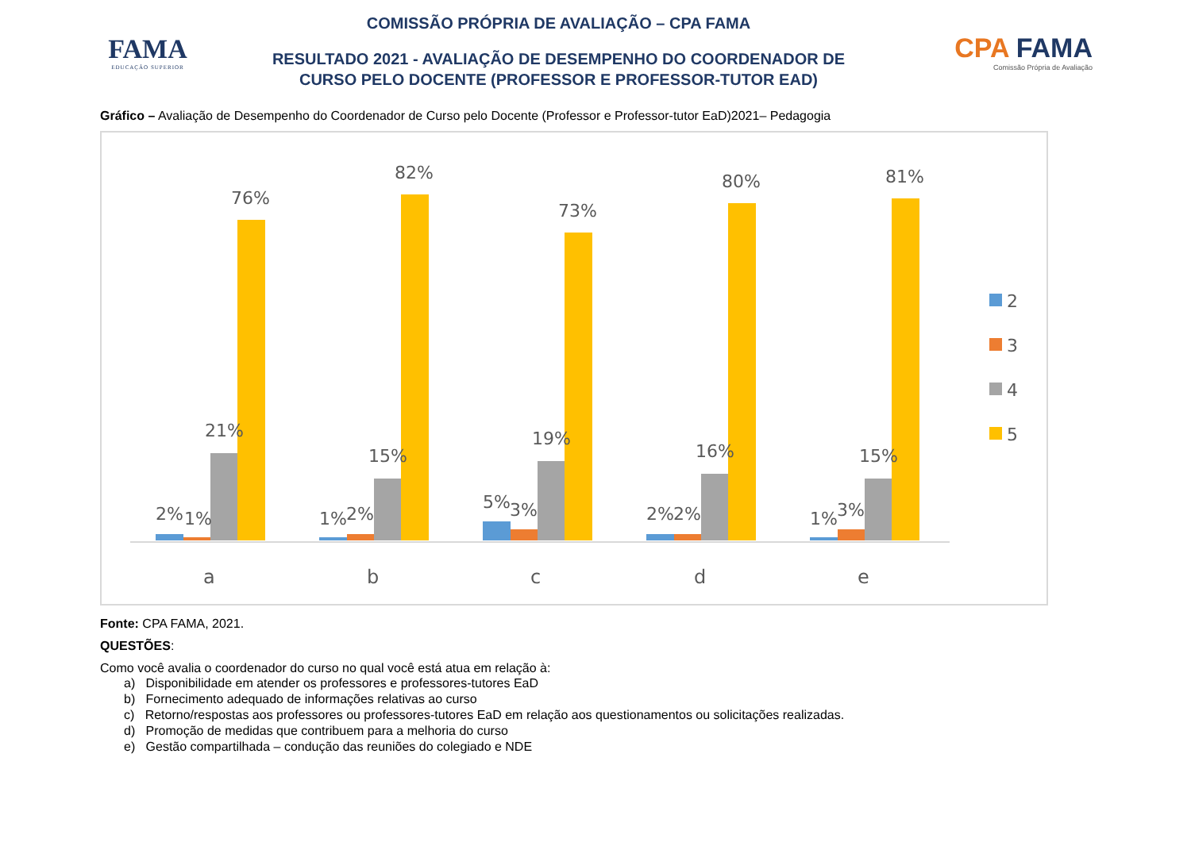FAMA
EDUCAÇÃO SUPERIOR
COMISSÃO PRÓPRIA DE AVALIAÇÃO – CPA FAMA
RESULTADO 2021 - AVALIAÇÃO DE DESEMPENHO DO COORDENADOR DE
CURSO PELO DOCENTE (PROFESSOR E PROFESSOR-TUTOR EAD)
CPA FAMA
Comissão Própria de Avaliação
Gráfico – Avaliação de Desempenho do Coordenador de Curso pelo Docente (Professor e Professor-tutor EaD)2021– Pedagogia
2%
1%
21%
76%
a
1%
2%
15%
82%
b
5%
3%
19%
73%
c
2%
2%
16%
80%
d
1%
3%
15%
81%
e
2
3
4
5
Fonte: CPA FAMA, 2021.
QUESTÕES:
Como você avalia o coordenador do curso no qual você está atua em relação à:
a) Disponibilidade em atender os professores e professores-tutores EaD
b) Fornecimento adequado de informações relativas ao curso
c) Retorno/respostas aos professores ou professores-tutores EaD em relação aos questionamentos ou solicitações realizadas.
d) Promoção de medidas que contribuem para a melhoria do curso
e) Gestão compartilhada – condução das reuniões do colegiado e NDE